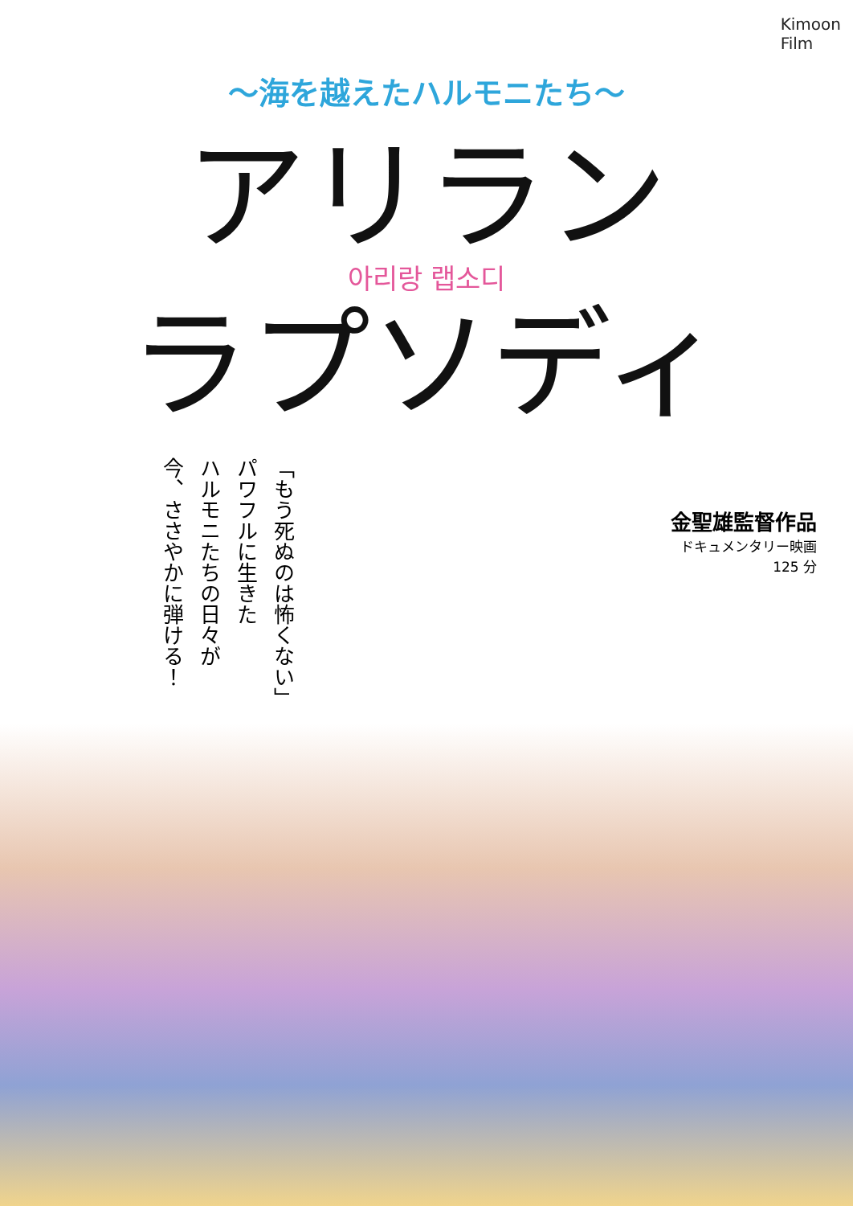Kimoon
Film
～海を越えたハルモニたち～
アリラン
아리랑 랩소디
ラプソディ
「もう死ぬのは怖くない」
パワフルに生きた
ハルモニたちの日々が
今、ささやかに弾ける！
金聖雄監督作品
ドキュメンタリー映画
125 分